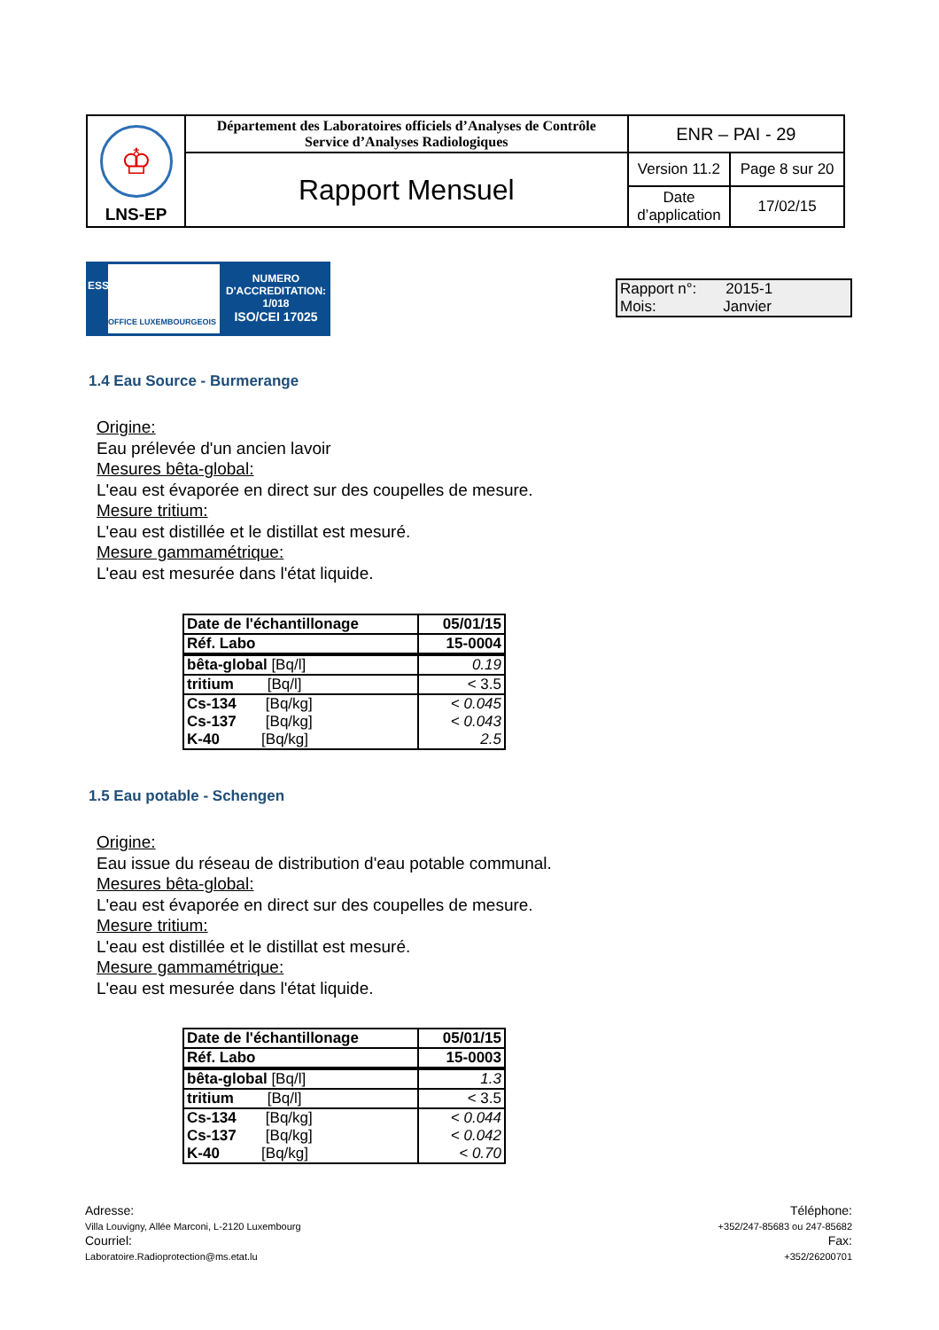| ♔ LNS-EP | Département des Laboratoires officiels d’Analyses de Contrôle Service d’Analyses Radiologiques | ENR – PAI - 29 | |
| | Rapport Mensuel | Version 11.2 | Page 8 sur 20 |
| | | Date d’application | 17/02/15 |
ESSAI
OFFICE LUXEMBOURGEOIS
NUMERO
D'ACCREDITATION:
1/018
ISO/CEI 17025
Rapport n°: 2015-1
Mois: Janvier
1.4 Eau Source - Burmerange
Origine:
Eau prélevée d'un ancien lavoir
Mesures bêta-global:
L'eau est évaporée en direct sur des coupelles de mesure.
Mesure tritium:
L'eau est distillée et le distillat est mesuré.
Mesure gammamétrique:
L'eau est mesurée dans l'état liquide.
| Date de l'échantillonage | 05/01/15 |
| Réf. Labo | 15-0004 |
| bêta-global [Bq/l] | 0.19 |
| tritium [Bq/l] | < 3.5 |
| Cs-134 [Bq/kg] | < 0.045 |
| Cs-137 [Bq/kg] | < 0.043 |
| K-40 [Bq/kg] | 2.5 |
1.5 Eau potable - Schengen
Origine:
Eau issue du réseau de distribution d'eau potable communal.
Mesures bêta-global:
L'eau est évaporée en direct sur des coupelles de mesure.
Mesure tritium:
L'eau est distillée et le distillat est mesuré.
Mesure gammamétrique:
L'eau est mesurée dans l'état liquide.
| Date de l'échantillonage | 05/01/15 |
| Réf. Labo | 15-0003 |
| bêta-global [Bq/l] | 1.3 |
| tritium [Bq/l] | < 3.5 |
| Cs-134 [Bq/kg] | < 0.044 |
| Cs-137 [Bq/kg] | < 0.042 |
| K-40 [Bq/kg] | < 0.70 |
Adresse:
Villa Louvigny, Allée Marconi, L-2120 Luxembourg
Courriel:
Laboratoire.Radioprotection@ms.etat.lu
Téléphone:
+352/247-85683 ou 247-85682
Fax:
+352/26200701